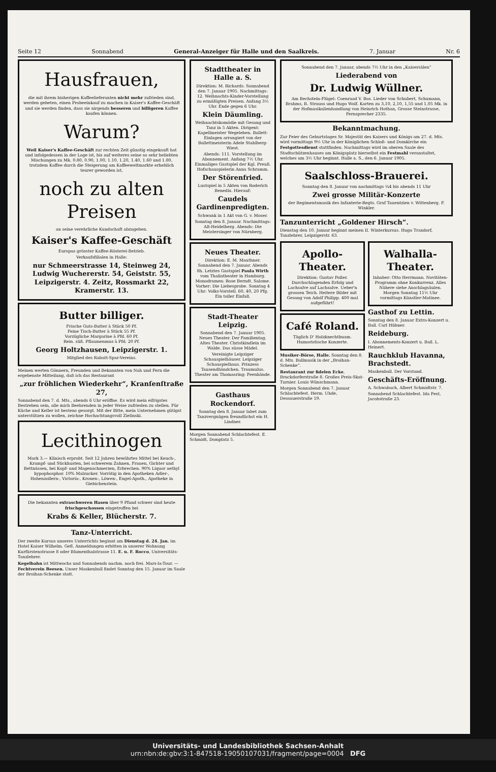Seite 12 Sonnabend General-Anzeiger für Halle und den Saalkreis. 7. Januar Nr. 6
Hausfrauen,
die mit ihrem bisherigen Kaffeelieferanten nicht mehr zufrieden sind, werden gebeten, einen Probeeinkauf zu machen in Kaiser's Kaffee-Geschäft und sie werden finden, dass sie nirgends besseren und billigeren Kaffee kaufen können.
Warum?
Weil Kaiser's Kaffee-Geschäft zur rechten Zeit günstig eingekauft hat und infolgedessen in der Lage ist, bis auf weiteres seine so sehr beliebten Mischungen zu Mk. 0.80, 0.90, 1.00, 1.10, 1.20, 1.40, 1.60 und 1.80, trotzdem Kaffee durch die Steigerung am Kaffeeweltmarkte erheblich teurer geworden ist,
noch zu alten Preisen
an seine verehrliche Kundschaft abzugeben.
Kaiser's Kaffee-Geschäft
Europas grösster Kaffee-Rösterei-Betrieb.
Verkaufsfilialen in Halle:
nur Schmeerstrasse 14, Steinweg 24, Ludwig Wuchererstr. 54, Geiststr. 55, Leipzigerstr. 4. Zeitz, Rossmarkt 22, Kramerstr. 13.
Butter billiger.
Frische Guts-Butter à Stück 50 Pf.
Feine Tisch-Butter à Stück 55 Pf.
Vorzügliche Margarine à Pfd. 60 Pf.
Rein. süß. Pflaumenmus à Pfd. 20 Pf.
Georg Holtzhausen, Leipzigerstr. 1.
Mitglied des Rabatt-Spar-Vereins.
Meinen werten Gönnern, Freunden und Bekannten von Nah und Fern die ergebenste Mitteilung, daß ich das Restaurant
„zur fröhlichen Wiederkehr“, Kranſenſtraße 27,
Sonnabend den 7. d. Mts., abends 6 Uhr eröffne. Es wird mein eifrigstes Bestreben sein, alle mich Beehrenden in jeder Weise zufrieden zu stellen. Für Küche und Keller ist bestens gesorgt. Mit der Bitte, mein Unternehmen gütigst unterstützen zu wollen, zeichne Hochachtungsvoll Zielinski.
Lecithinogen
Mark 3.— Klinisch erprobt. Seit 12 Jahren bewährtes Mittel bei Keuch-, Krampf- und Stickhusten, bei schwerem Zahnen, Frauen, Gichter und Bettnässen, bei Kopf- und Magenschmerzen, Erbrechen. 90% Liquor aethyl hypophosphor. 10% Malzucker. Vorrätig in den Apotheken Adler-, Hohenzollern-, Victoria-, Kronen-, Löwen-, Engel-Apoth., Apotheke in Giebichenstein.
Die bekannten extraschweren Hasen über 9 Pfund schwer sind heute frischgeschossen eingetroffen bei
Krabs & Keller, Blücherstr. 7.
Tanz-Unterricht.
Der zweite Kursus unseres Unterrichts beginnt am Dienstag d. 24. Jan. im Hotel Kaiser Wilhelm. Gefl. Anmeldungen erbitten in unserer Wohnung Kurfürstenstrasse 8 oder Blumenthalstrasse 11. E. u. F. Rocco, Universitäts-Tanzlehrer.
Kegelbahn ist Mittwochs und Sonnabends nachm. noch frei. Mars-la-Tour. — Fechtverein Beesen. Unser Maskenball findet Sonntag den 15. Januar im Saale der Broihan-Schenke statt.
Stadttheater in Halle a. S.
Direktion: M. Richards. Sonnabend den 7. Januar 1905. Nachmittags: 12. Weihnachts-Kinder-Vorstellung zu ermäßigten Preisen. Anfang 3½ Uhr. Ende gegen 6 Uhr.
Klein Däumling.
Weihnachtskomödie mit Gesang und Tanz in 5 Akten. Dirigent: Kapellmeister Wegeleben. Ballett-Einlagen arrangiert von der Ballettmeisterin Adele Stahlberg-Wiest.
Abends: 111. Vorstellung im Abonnement. Anfang 7½ Uhr. Einmaliges Gastspiel der Kgl. Preuß. Hofschauspielerin Anna Schramm.
Der Störenfried.
Lustspiel in 5 Akten von Roderich Benedix. Hierauf:
Caudels Gardinenpredigten.
Schwank in 1 Akt von G. v. Moser.
Sonntag den 8. Januar. Nachmittags: Alt-Heidelberg. Abends: Die Meistersinger von Nürnberg.
Neues Theater.
Direktion: E. M. Mauthner. Sonnabend den 7. Januar. Abends 8h. Letztes Gastspiel Paula Wirth vom Thaliatheater in Hamburg. Monodramen: Rose Berndt. Salome. Vorher: Die Liebesprobe. Sonntag 4 Uhr: Volks-Vorstell. 60, 40, 20 Pfg. Ein toller Einfall.
Stadt-Theater Leipzig.
Sonnabend den 7. Januar 1905. Neues Theater. Der Familientag. Altes Theater. Christkindlein im Walde. Das süsse Mädel.
Vereinigte Leipziger Schauspielhäuser. Leipziger Schauspielhaus. Prinzess Tausendhändchen. Traumulus. Theater am Thomasring: Feenhände.
Gasthaus Rockendorf.
Sonntag den 8. Januar labet zum Tanzvergnügen freundlichst ein H. Lindner.
Morgen Sonnabend Schlachtefest. E. Schmidt, Domplatz 5.
Sonnabend den 7. Januar, abends 7½ Uhr in den „Kaisersälen“
Liederabend von
Dr. Ludwig Wüllner.
Am Bechstein-Flügel: Coenraad V. Bos. Lieder von Schubert, Schumann, Brahms, R. Strauss und Hugo Wolf. Karten zu 3,10, 2,10, 1,55 und 1,05 Mk. in der Hofmusikalienhandlung von Heinrich Hothan, Grosse Steinstrasse, Fernsprecher 2335.
Bekanntmachung.
Zur Feier des Geburtstages Sr. Majestät des Kaisers und Königs am 27. d. Mts. wird vormittags 9½ Uhr in der Königlichen Schloß- und Domkirche ein Festgottesdienst stattfinden. Nachmittags wird im oberen Saale des Stadtschützenhauses am Königsplatz hierselbst ein Festmahl veranstaltet, welches um 3½ Uhr beginnt. Halle a. S., den 6. Januar 1905.
Saalschloss-Brauerei.
Sonntag den 8. Januar von nachmittags ¼4 bis abends 11 Uhr
Zwei grosse Militär-Konzerte
der Regimentsmusik des Infanterie-Regts. Graf Tauentzien v. Wittenberg. F. Winkler.
Tanzunterricht „Goldener Hirsch“.
Dienstag den 10. Januar beginnt meinen II. Winterkursus. Hugo Traxdorf, Tanzlehrer, Leipzigerstr. 63.
Apollo-Theater.
Direktion: Gustav Poller. Durchschlagenden Erfolg und Lachsalve auf Lachsalve. Ueber'n grossen Teich. Heitere Bilder mit Gesang von Adolf Philipp. 400 mal aufgeführt!
Café Roland.
Täglich D' Holzknechtbuam. Humoristische Konzerte.
Musiker-Börse, Halle. Sonntag den 8. d. Mts. Ballmusik in der „Broihan-Schenke“.
Restaurant zur fidelen Ecke, Bruckdorferstraße 8. Großes Preis-Skat-Turnier. Louis Wünschmann.
Morgen Sonnabend den 7. Januar Schlachtefest. Herm. Uhde, Dessauerstraße 19.
Walhalla-Theater.
Inhaber: Otto Herrmann. Novitäten-Programm ohne Konkurrenz. Alles Nähere siehe Anschlagsäulen. Morgen Sonntag 11½ Uhr vormittags Künstler-Matinee.
Gasthof zu Lettin.
Sonntag den 8. Januar Extra-Konzert u. Ball. Carl Hübner.
Reideburg.
I. Abonnements-Konzert u. Ball. L. Heinert.
Rauchklub Havanna, Brachstedt.
Maskenball. Der Vorstand.
Geschäfts-Eröffnung.
A. Schwabach, Albert Schmidtstr. 7.
Sonnabend Schlachtefest. Ida Fest, Jacobstraße 23.
Universitäts- und Landesbibliothek Sachsen-Anhalt
urn:nbn:de:gbv:3:1-847518-19050107031/fragment/page=0004 DFG